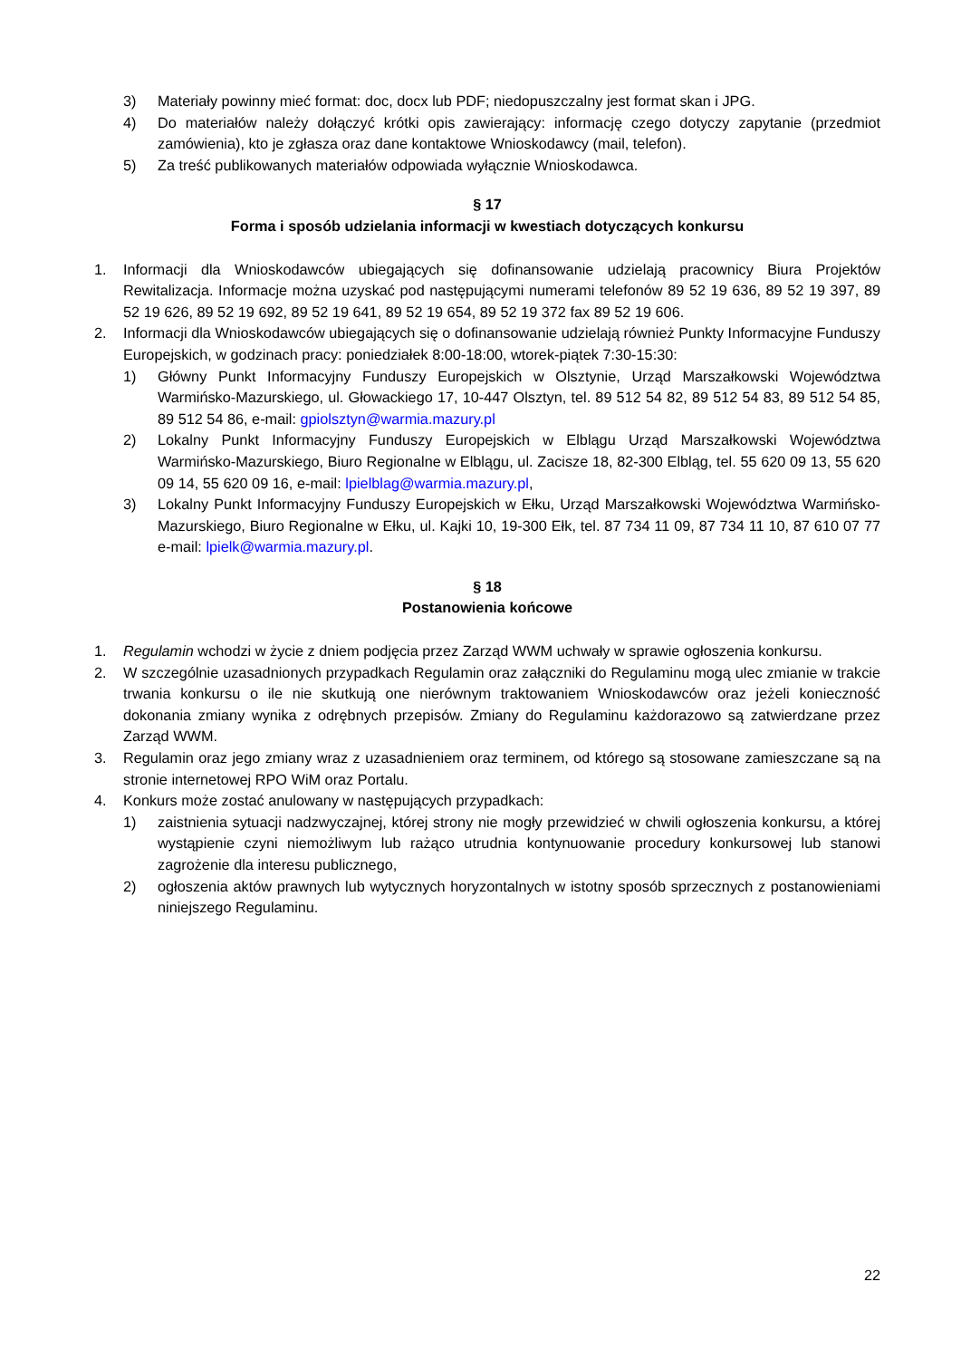3) Materiały powinny mieć format: doc, docx lub PDF; niedopuszczalny jest format skan i JPG.
4) Do materiałów należy dołączyć krótki opis zawierający: informację czego dotyczy zapytanie (przedmiot zamówienia), kto je zgłasza oraz dane kontaktowe Wnioskodawcy (mail, telefon).
5) Za treść publikowanych materiałów odpowiada wyłącznie Wnioskodawca.
§ 17
Forma i sposób udzielania informacji w kwestiach dotyczących konkursu
1. Informacji dla Wnioskodawców ubiegających się dofinansowanie udzielają pracownicy Biura Projektów Rewitalizacja. Informacje można uzyskać pod następującymi numerami telefonów 89 52 19 636, 89 52 19 397, 89 52 19 626, 89 52 19 692, 89 52 19 641, 89 52 19 654, 89 52 19 372 fax 89 52 19 606.
2. Informacji dla Wnioskodawców ubiegających się o dofinansowanie udzielają również Punkty Informacyjne Funduszy Europejskich, w godzinach pracy: poniedziałek 8:00-18:00, wtorek-piątek 7:30-15:30:
1) Główny Punkt Informacyjny Funduszy Europejskich w Olsztynie, Urząd Marszałkowski Województwa Warmińsko-Mazurskiego, ul. Głowackiego 17, 10-447 Olsztyn, tel. 89 512 54 82, 89 512 54 83, 89 512 54 85, 89 512 54 86, e-mail: gpiolsztyn@warmia.mazury.pl
2) Lokalny Punkt Informacyjny Funduszy Europejskich w Elblągu Urząd Marszałkowski Województwa Warmińsko-Mazurskiego, Biuro Regionalne w Elblągu, ul. Zacisze 18, 82-300 Elbląg, tel. 55 620 09 13, 55 620 09 14, 55 620 09 16, e-mail: lpielblag@warmia.mazury.pl,
3) Lokalny Punkt Informacyjny Funduszy Europejskich w Ełku, Urząd Marszałkowski Województwa Warmińsko-Mazurskiego, Biuro Regionalne w Ełku, ul. Kajki 10, 19-300 Ełk, tel. 87 734 11 09, 87 734 11 10, 87 610 07 77 e-mail: lpielk@warmia.mazury.pl.
§ 18
Postanowienia końcowe
1. Regulamin wchodzi w życie z dniem podjęcia przez Zarząd WWM uchwały w sprawie ogłoszenia konkursu.
2. W szczególnie uzasadnionych przypadkach Regulamin oraz załączniki do Regulaminu mogą ulec zmianie w trakcie trwania konkursu o ile nie skutkują one nierównym traktowaniem Wnioskodawców oraz jeżeli konieczność dokonania zmiany wynika z odrębnych przepisów. Zmiany do Regulaminu każdorazowo są zatwierdzane przez Zarząd WWM.
3. Regulamin oraz jego zmiany wraz z uzasadnieniem oraz terminem, od którego są stosowane zamieszczane są na stronie internetowej RPO WiM oraz Portalu.
4. Konkurs może zostać anulowany w następujących przypadkach:
1) zaistnienia sytuacji nadzwyczajnej, której strony nie mogły przewidzieć w chwili ogłoszenia konkursu, a której wystąpienie czyni niemożliwym lub rażąco utrudnia kontynuowanie procedury konkursowej lub stanowi zagrożenie dla interesu publicznego,
2) ogłoszenia aktów prawnych lub wytycznych horyzontalnych w istotny sposób sprzecznych z postanowieniami niniejszego Regulaminu.
22